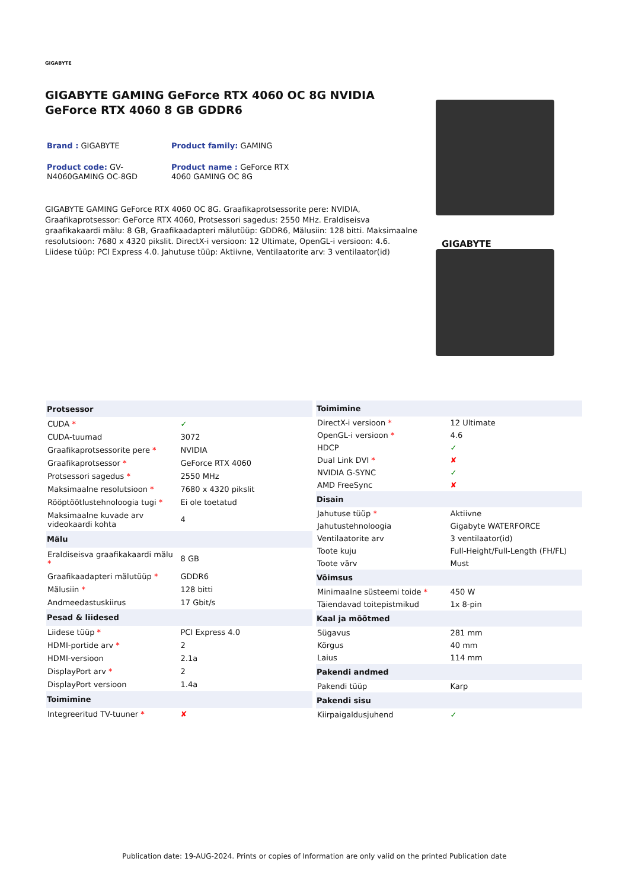GIGABYTE
GIGABYTE GAMING GeForce RTX 4060 OC 8G NVIDIA GeForce RTX 4060 8 GB GDDR6
Brand : GIGABYTE
Product family: GAMING
Product code: GV-N4060GAMING OC-8GD
Product name : GeForce RTX 4060 GAMING OC 8G
GIGABYTE GAMING GeForce RTX 4060 OC 8G. Graafikaprotsessorite pere: NVIDIA, Graafikaprotsessor: GeForce RTX 4060, Protsessori sagedus: 2550 MHz. Eraldiseisva graafikakaardi mälu: 8 GB, Graafikaadapteri mälutüüp: GDDR6, Mälusiin: 128 bitti. Maksimaalne resolutsioon: 7680 x 4320 pikslit. DirectX-i versioon: 12 Ultimate, OpenGL-i versioon: 4.6. Liidese tüüp: PCI Express 4.0. Jahutuse tüüp: Aktiivne, Ventilaatorite arv: 3 ventilaator(id)
GIGABYTE
| Protsessor | |
| --- | --- |
| CUDA * | ✓ |
| CUDA-tuumad | 3072 |
| Graafikaprotsessorite pere * | NVIDIA |
| Graafikaprotsessor * | GeForce RTX 4060 |
| Protsessori sagedus * | 2550 MHz |
| Maksimaalne resolutsioon * | 7680 x 4320 pikslit |
| Rööptöötlustehnoloogia tugi * | Ei ole toetatud |
| Maksimaalne kuvade arv videokaardi kohta | 4 |
| Mälu | |
| Eraldiseisva graafikakaardi mälu * | 8 GB |
| Graafikaadapteri mälutüüp * | GDDR6 |
| Mälusiin * | 128 bitti |
| Andmeedastuskiirus | 17 Gbit/s |
| Pesad & liidesed | |
| Liidese tüüp * | PCI Express 4.0 |
| HDMI-portide arv * | 2 |
| HDMI-versioon | 2.1a |
| DisplayPort arv * | 2 |
| DisplayPort versioon | 1.4a |
| Toimimine | |
| Integreeritud TV-tuuner * | ✘ |
| Toimimine | |
| --- | --- |
| DirectX-i versioon * | 12 Ultimate |
| OpenGL-i versioon * | 4.6 |
| HDCP | ✓ |
| Dual Link DVI * | ✘ |
| NVIDIA G-SYNC | ✓ |
| AMD FreeSync | ✘ |
| Disain | |
| Jahutuse tüüp * | Aktiivne |
| Jahutustehnoloogia | Gigabyte WATERFORCE |
| Ventilaatorite arv | 3 ventilaator(id) |
| Toote kuju | Full-Height/Full-Length (FH/FL) |
| Toote värv | Must |
| Võimsus | |
| Minimaalne süsteemi toide * | 450 W |
| Täiendavad toitepistmikud | 1x 8-pin |
| Kaal ja mõõtmed | |
| Sügavus | 281 mm |
| Kõrgus | 40 mm |
| Laius | 114 mm |
| Pakendi andmed | |
| Pakendi tüüp | Karp |
| Pakendi sisu | |
| Kiirpaigaldusjuhend | ✓ |
Publication date: 19-AUG-2024. Prints or copies of Information are only valid on the printed Publication date